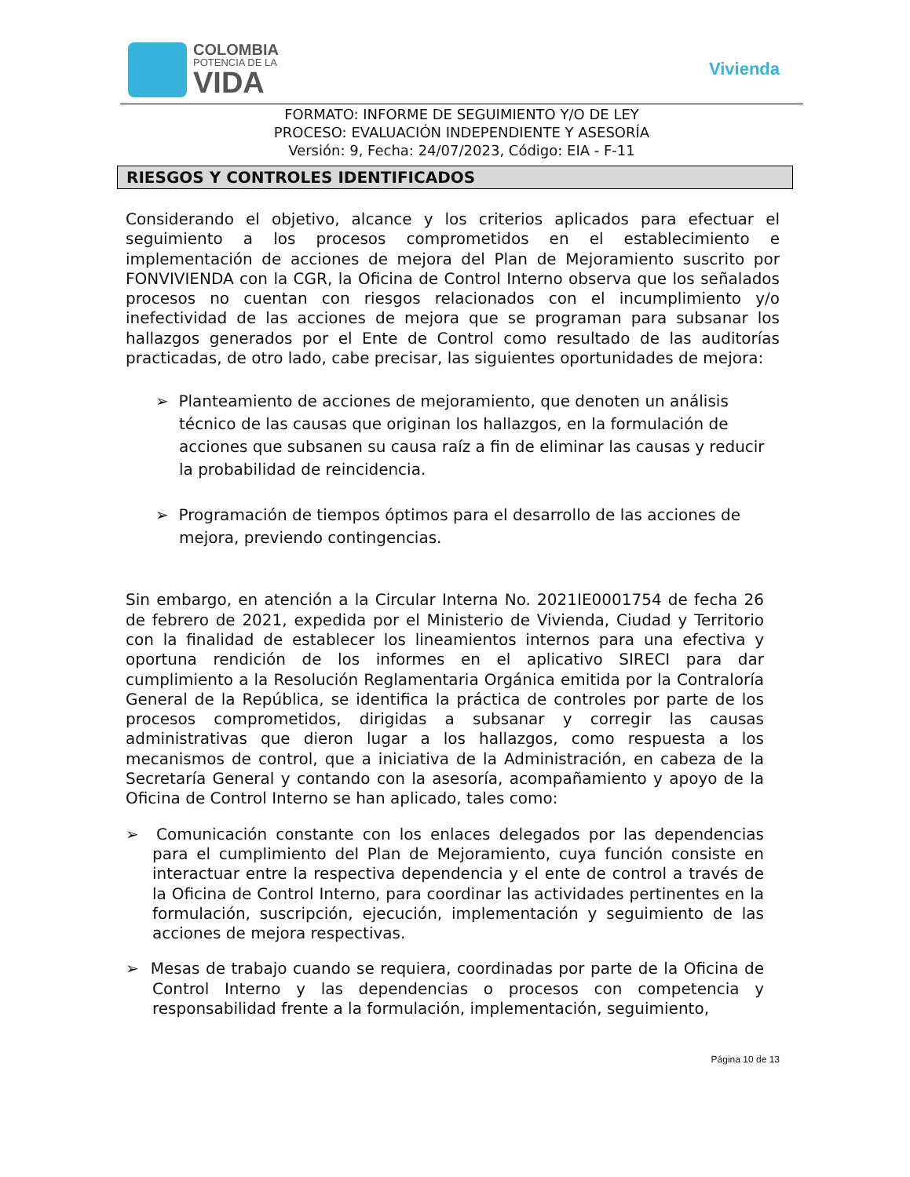COLOMBIA
POTENCIA DE LA
VIDA
Vivienda
FORMATO: INFORME DE SEGUIMIENTO Y/O DE LEY
PROCESO: EVALUACIÓN INDEPENDIENTE Y ASESORÍA
Versión: 9, Fecha: 24/07/2023, Código: EIA - F-11
RIESGOS Y CONTROLES IDENTIFICADOS
Considerando el objetivo, alcance y los criterios aplicados para efectuar el seguimiento a los procesos comprometidos en el establecimiento e implementación de acciones de mejora del Plan de Mejoramiento suscrito por FONVIVIENDA con la CGR, la Oficina de Control Interno observa que los señalados procesos no cuentan con riesgos relacionados con el incumplimiento y/o inefectividad de las acciones de mejora que se programan para subsanar los hallazgos generados por el Ente de Control como resultado de las auditorías practicadas, de otro lado, cabe precisar, las siguientes oportunidades de mejora:
➢ Planteamiento de acciones de mejoramiento, que denoten un análisis técnico de las causas que originan los hallazgos, en la formulación de acciones que subsanen su causa raíz a fin de eliminar las causas y reducir la probabilidad de reincidencia.
➢ Programación de tiempos óptimos para el desarrollo de las acciones de mejora, previendo contingencias.
Sin embargo, en atención a la Circular Interna No. 2021IE0001754 de fecha 26 de febrero de 2021, expedida por el Ministerio de Vivienda, Ciudad y Territorio con la finalidad de establecer los lineamientos internos para una efectiva y oportuna rendición de los informes en el aplicativo SIRECI para dar cumplimiento a la Resolución Reglamentaria Orgánica emitida por la Contraloría General de la República, se identifica la práctica de controles por parte de los procesos comprometidos, dirigidas a subsanar y corregir las causas administrativas que dieron lugar a los hallazgos, como respuesta a los mecanismos de control, que a iniciativa de la Administración, en cabeza de la Secretaría General y contando con la asesoría, acompañamiento y apoyo de la Oficina de Control Interno se han aplicado, tales como:
➢ Comunicación constante con los enlaces delegados por las dependencias para el cumplimiento del Plan de Mejoramiento, cuya función consiste en interactuar entre la respectiva dependencia y el ente de control a través de la Oficina de Control Interno, para coordinar las actividades pertinentes en la formulación, suscripción, ejecución, implementación y seguimiento de las acciones de mejora respectivas.
➢ Mesas de trabajo cuando se requiera, coordinadas por parte de la Oficina de Control Interno y las dependencias o procesos con competencia y responsabilidad frente a la formulación, implementación, seguimiento,
Página 10 de 13